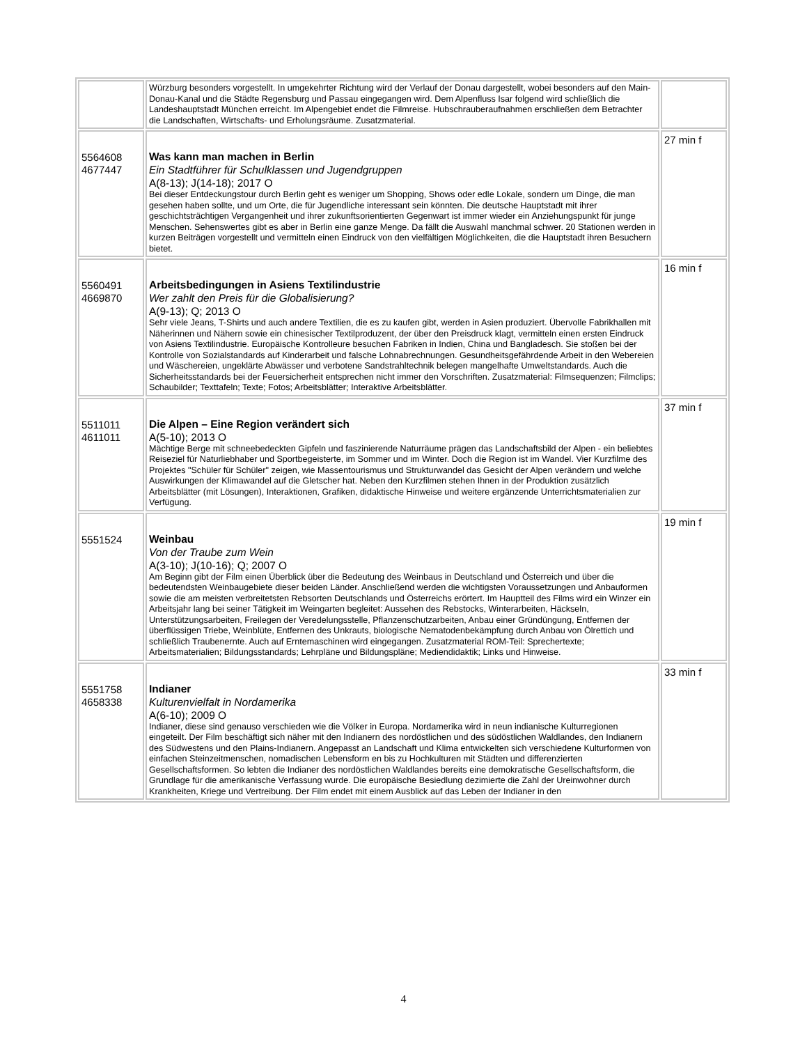| | Würzburg besonders vorgestellt. In umgekehrter Richtung wird der Verlauf der Donau dargestellt, wobei besonders auf den Main-Donau-Kanal und die Städte Regensburg und Passau eingegangen wird. Dem Alpenfluss Isar folgend wird schließlich die Landeshauptstadt München erreicht. Im Alpengebiet endet die Filmreise. Hubschrauberaufnahmen erschließen dem Betrachter die Landschaften, Wirtschafts- und Erholungsräume. Zusatzmaterial. | |
| 5564608 4677447 | Was kann man machen in Berlin Ein Stadtführer für Schulklassen und Jugendgruppen A(8-13); J(14-18); 2017 O Bei dieser Entdeckungstour durch Berlin geht es weniger um Shopping, Shows oder edle Lokale, sondern um Dinge, die man gesehen haben sollte, und um Orte, die für Jugendliche interessant sein könnten. Die deutsche Hauptstadt mit ihrer geschichtsträchtigen Vergangenheit und ihrer zukunftsorientierten Gegenwart ist immer wieder ein Anziehungspunkt für junge Menschen. Sehenswertes gibt es aber in Berlin eine ganze Menge. Da fällt die Auswahl manchmal schwer. 20 Stationen werden in kurzen Beiträgen vorgestellt und vermitteln einen Eindruck von den vielfältigen Möglichkeiten, die die Hauptstadt ihren Besuchern bietet. | 27 min f |
| 5560491 4669870 | Arbeitsbedingungen in Asiens Textilindustrie Wer zahlt den Preis für die Globalisierung? A(9-13); Q; 2013 O Sehr viele Jeans, T-Shirts und auch andere Textilien, die es zu kaufen gibt, werden in Asien produziert. Übervolle Fabrikhallen mit Näherinnen und Nähern sowie ein chinesischer Textilproduzent, der über den Preisdruck klagt, vermitteln einen ersten Eindruck von Asiens Textilindustrie. Europäische Kontrolleure besuchen Fabriken in Indien, China und Bangladesch. Sie stoßen bei der Kontrolle von Sozialstandards auf Kinderarbeit und falsche Lohnabrechnungen. Gesundheitsgefährdende Arbeit in den Webereien und Wäschereien, ungeklärte Abwässer und verbotene Sandstrahltechnik belegen mangelhafte Umweltstandards. Auch die Sicherheitsstandards bei der Feuersicherheit entsprechen nicht immer den Vorschriften. Zusatzmaterial: Filmsequenzen; Filmclips; Schaubilder; Texttafeln; Texte; Fotos; Arbeitsblätter; Interaktive Arbeitsblätter. | 16 min f |
| 5511011 4611011 | Die Alpen – Eine Region verändert sich A(5-10); 2013 O Mächtige Berge mit schneebedeckten Gipfeln und faszinierende Naturräume prägen das Landschaftsbild der Alpen - ein beliebtes Reiseziel für Naturliebhaber und Sportbegeisterte, im Sommer und im Winter. Doch die Region ist im Wandel. Vier Kurzfilme des Projektes "Schüler für Schüler" zeigen, wie Massentourismus und Strukturwandel das Gesicht der Alpen verändern und welche Auswirkungen der Klimawandel auf die Gletscher hat. Neben den Kurzfilmen stehen Ihnen in der Produktion zusätzlich Arbeitsblätter (mit Lösungen), Interaktionen, Grafiken, didaktische Hinweise und weitere ergänzende Unterrichtsmaterialien zur Verfügung. | 37 min f |
| 5551524 | Weinbau Von der Traube zum Wein A(3-10); J(10-16); Q; 2007 O Am Beginn gibt der Film einen Überblick über die Bedeutung des Weinbaus in Deutschland und Österreich und über die bedeutendsten Weinbaugebiete dieser beiden Länder. Anschließend werden die wichtigsten Voraussetzungen und Anbauformen sowie die am meisten verbreitetsten Rebsorten Deutschlands und Österreichs erörtert. Im Hauptteil des Films wird ein Winzer ein Arbeitsjahr lang bei seiner Tätigkeit im Weingarten begleitet: Aussehen des Rebstocks, Winterarbeiten, Häckseln, Unterstützungsarbeiten, Freilegen der Veredelungsstelle, Pflanzenschutzarbeiten, Anbau einer Gründüngung, Entfernen der überflüssigen Triebe, Weinblüte, Entfernen des Unkrauts, biologische Nematodenbekämpfung durch Anbau von Ölrettich und schließlich Traubenernte. Auch auf Erntemaschinen wird eingegangen. Zusatzmaterial ROM-Teil: Sprechertexte; Arbeitsmaterialien; Bildungsstandards; Lehrpläne und Bildungspläne; Mediendidaktik; Links und Hinweise. | 19 min f |
| 5551758 4658338 | Indianer Kulturenvielfalt in Nordamerika A(6-10); 2009 O Indianer, diese sind genauso verschieden wie die Völker in Europa. Nordamerika wird in neun indianische Kulturregionen eingeteilt. Der Film beschäftigt sich näher mit den Indianern des nordöstlichen und des südöstlichen Waldlandes, den Indianern des Südwestens und den Plains-Indianern. Angepasst an Landschaft und Klima entwickelten sich verschiedene Kulturformen von einfachen Steinzeitmenschen, nomadischen Lebensform en bis zu Hochkulturen mit Städten und differenzierten Gesellschaftsformen. So lebten die Indianer des nordöstlichen Waldlandes bereits eine demokratische Gesellschaftsform, die Grundlage für die amerikanische Verfassung wurde. Die europäische Besiedlung dezimierte die Zahl der Ureinwohner durch Krankheiten, Kriege und Vertreibung. Der Film endet mit einem Ausblick auf das Leben der Indianer in den | 33 min f |
4